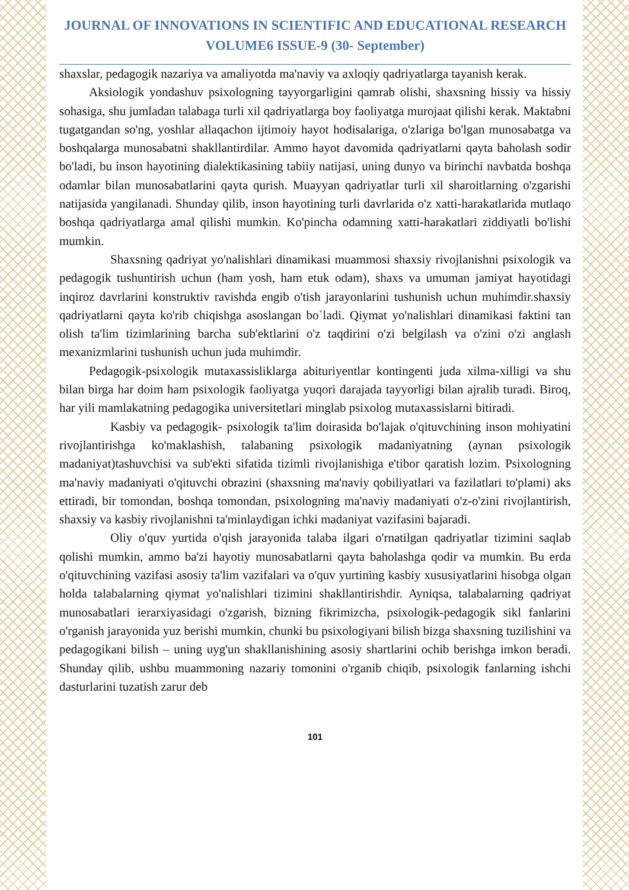JOURNAL OF INNOVATIONS IN SCIENTIFIC AND EDUCATIONAL RESEARCH
VOLUME6 ISSUE-9 (30- September)
shaxslar, pedagogik nazariya va amaliyotda ma'naviy va axloqiy qadriyatlarga tayanish kerak.
Aksiologik yondashuv psixologning tayyorgarligini qamrab olishi, shaxsning hissiy va hissiy sohasiga, shu jumladan talabaga turli xil qadriyatlarga boy faoliyatga murojaat qilishi kerak. Maktabni tugatgandan so'ng, yoshlar allaqachon ijtimoiy hayot hodisalariga, o'zlariga bo'lgan munosabatga va boshqalarga munosabatni shakllantirdilar. Ammo hayot davomida qadriyatlarni qayta baholash sodir bo'ladi, bu inson hayotining dialektikasining tabiiy natijasi, uning dunyo va birinchi navbatda boshqa odamlar bilan munosabatlarini qayta qurish. Muayyan qadriyatlar turli xil sharoitlarning o'zgarishi natijasida yangilanadi. Shunday qilib, inson hayotining turli davrlarida o'z xatti-harakatlarida mutlaqo boshqa qadriyatlarga amal qilishi mumkin. Ko'pincha odamning xatti-harakatlari ziddiyatli bo'lishi mumkin.
Shaxsning qadriyat yo'nalishlari dinamikasi muammosi shaxsiy rivojlanishni psixologik va pedagogik tushuntirish uchun (ham yosh, ham etuk odam), shaxs va umuman jamiyat hayotidagi inqiroz davrlarini konstruktiv ravishda engib o'tish jarayonlarini tushunish uchun muhimdir.shaxsiy qadriyatlarni qayta ko'rib chiqishga asoslangan bo`ladi. Qiymat yo'nalishlari dinamikasi faktini tan olish ta'lim tizimlarining barcha sub'ektlarini o'z taqdirini o'zi belgilash va o'zini o'zi anglash mexanizmlarini tushunish uchun juda muhimdir.
Pedagogik-psixologik mutaxassisliklarga abituriyentlar kontingenti juda xilma-xilligi va shu bilan birga har doim ham psixologik faoliyatga yuqori darajada tayyorligi bilan ajralib turadi. Biroq, har yili mamlakatning pedagogika universitetlari minglab psixolog mutaxassislarni bitiradi.
Kasbiy va pedagogik- psixologik ta'lim doirasida bo'lajak o'qituvchining inson mohiyatini rivojlantirishga ko'maklashish, talabaning psixologik madaniyatning (aynan psixologik madaniyat)tashuvchisi va sub'ekti sifatida tizimli rivojlanishiga e'tibor qaratish lozim. Psixologning ma'naviy madaniyati o'qituvchi obrazini (shaxsning ma'naviy qobiliyatlari va fazilatlari to'plami) aks ettiradi, bir tomondan, boshqa tomondan, psixologning ma'naviy madaniyati o'z-o'zini rivojlantirish, shaxsiy va kasbiy rivojlanishni ta'minlaydigan ichki madaniyat vazifasini bajaradi.
Oliy o'quv yurtida o'qish jarayonida talaba ilgari o'rnatilgan qadriyatlar tizimini saqlab qolishi mumkin, ammo ba'zi hayotiy munosabatlarni qayta baholashga qodir va mumkin. Bu erda o'qituvchining vazifasi asosiy ta'lim vazifalari va o'quv yurtining kasbiy xususiyatlarini hisobga olgan holda talabalarning qiymat yo'nalishlari tizimini shakllantirishdir. Ayniqsa, talabalarning qadriyat munosabatlari ierarxiyasidagi o'zgarish, bizning fikrimizcha, psixologik-pedagogik sikl fanlarini o'rganish jarayonida yuz berishi mumkin, chunki bu psixologiyani bilish bizga shaxsning tuzilishini va pedagogikani bilish – uning uyg'un shakllanishining asosiy shartlarini ochib berishga imkon beradi. Shunday qilib, ushbu muammoning nazariy tomonini o'rganib chiqib, psixologik fanlarning ishchi dasturlarini tuzatish zarur deb
101